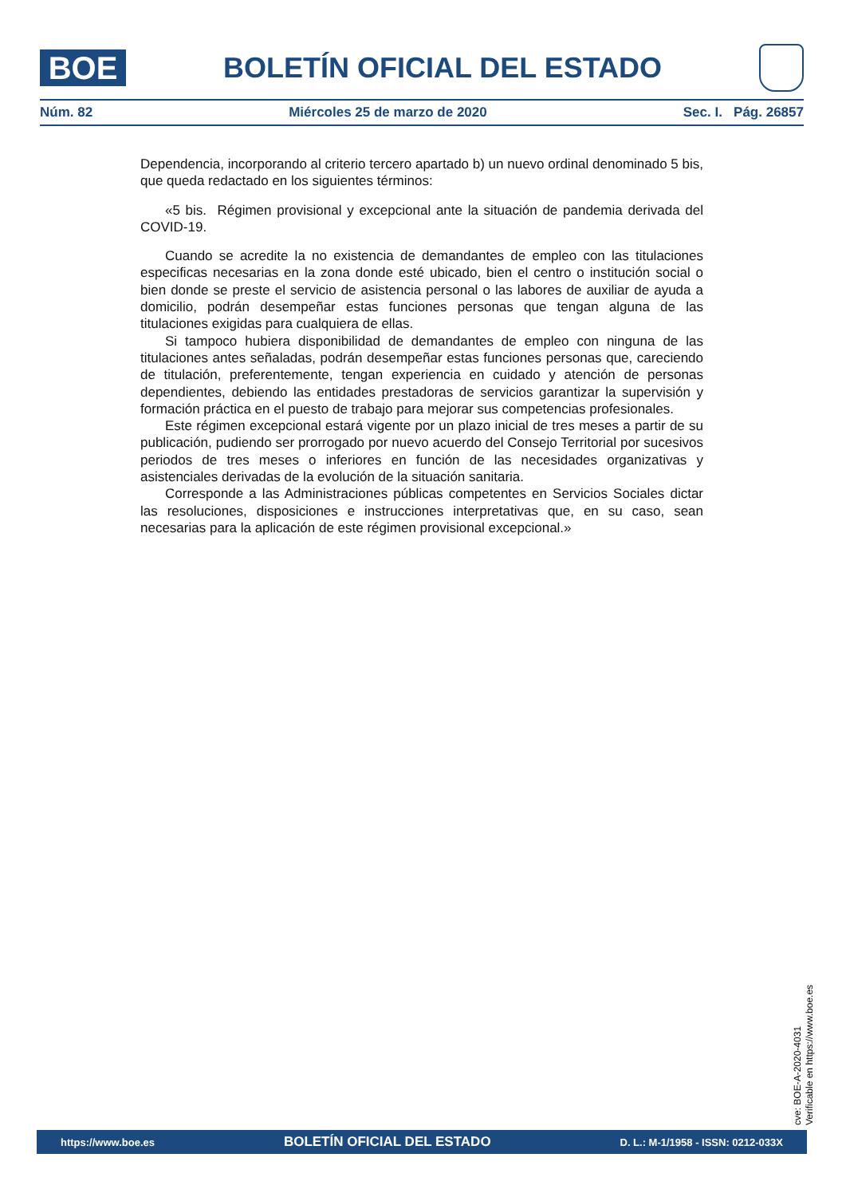BOE
BOLETÍN OFICIAL DEL ESTADO
Núm. 82 Miércoles 25 de marzo de 2020 Sec. I. Pág. 26857
Dependencia, incorporando al criterio tercero apartado b) un nuevo ordinal denominado 5 bis, que queda redactado en los siguientes términos:
«5 bis. Régimen provisional y excepcional ante la situación de pandemia derivada del COVID-19.
Cuando se acredite la no existencia de demandantes de empleo con las titulaciones especificas necesarias en la zona donde esté ubicado, bien el centro o institución social o bien donde se preste el servicio de asistencia personal o las labores de auxiliar de ayuda a domicilio, podrán desempeñar estas funciones personas que tengan alguna de las titulaciones exigidas para cualquiera de ellas.
Si tampoco hubiera disponibilidad de demandantes de empleo con ninguna de las titulaciones antes señaladas, podrán desempeñar estas funciones personas que, careciendo de titulación, preferentemente, tengan experiencia en cuidado y atención de personas dependientes, debiendo las entidades prestadoras de servicios garantizar la supervisión y formación práctica en el puesto de trabajo para mejorar sus competencias profesionales.
Este régimen excepcional estará vigente por un plazo inicial de tres meses a partir de su publicación, pudiendo ser prorrogado por nuevo acuerdo del Consejo Territorial por sucesivos periodos de tres meses o inferiores en función de las necesidades organizativas y asistenciales derivadas de la evolución de la situación sanitaria.
Corresponde a las Administraciones públicas competentes en Servicios Sociales dictar las resoluciones, disposiciones e instrucciones interpretativas que, en su caso, sean necesarias para la aplicación de este régimen provisional excepcional.»
cve: BOE-A-2020-4031
Verificable en https://www.boe.es
https://www.boe.es BOLETÍN OFICIAL DEL ESTADO D. L.: M-1/1958 - ISSN: 0212-033X